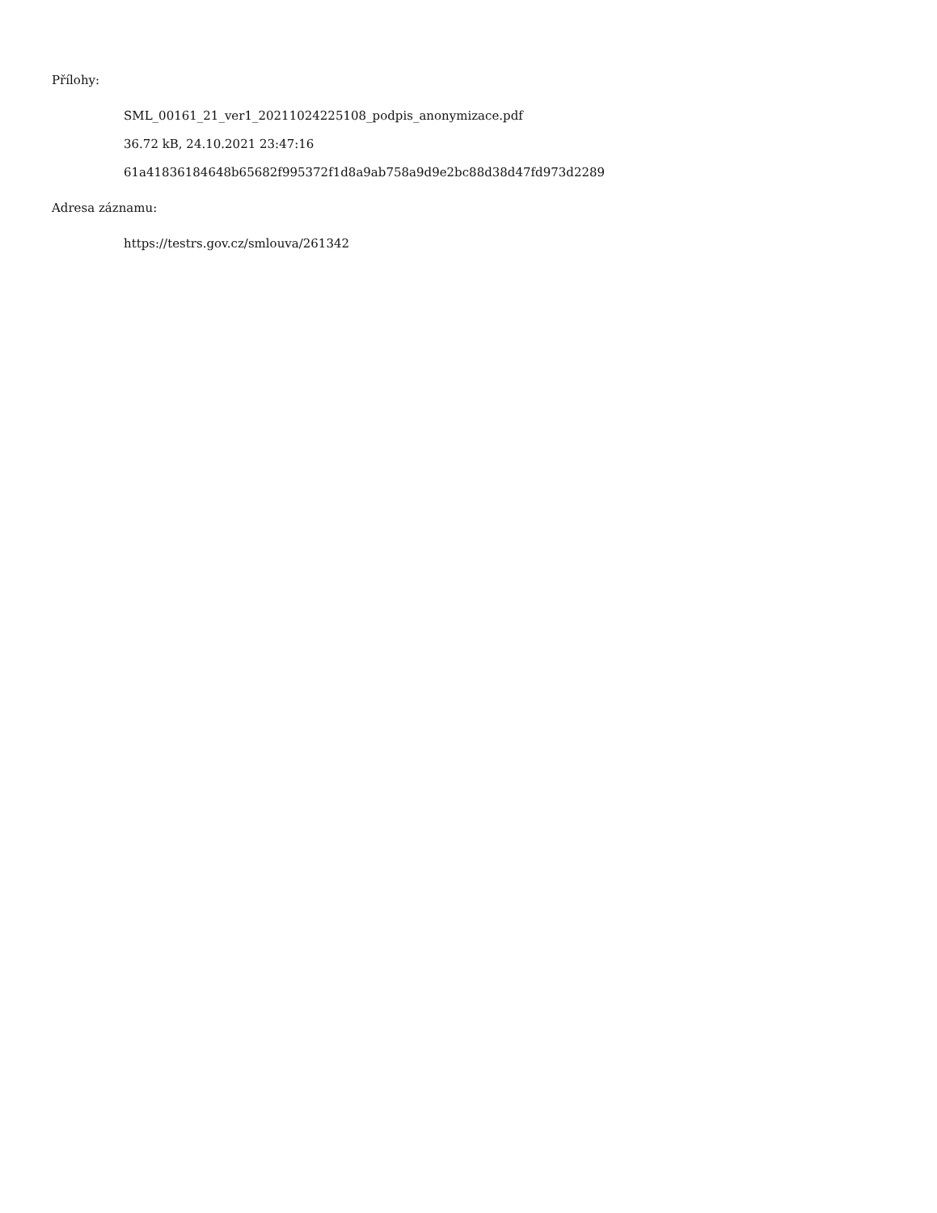Přílohy:
SML_00161_21_ver1_20211024225108_podpis_anonymizace.pdf
36.72 kB, 24.10.2021 23:47:16
61a41836184648b65682f995372f1d8a9ab758a9d9e2bc88d38d47fd973d2289
Adresa záznamu:
https://testrs.gov.cz/smlouva/261342